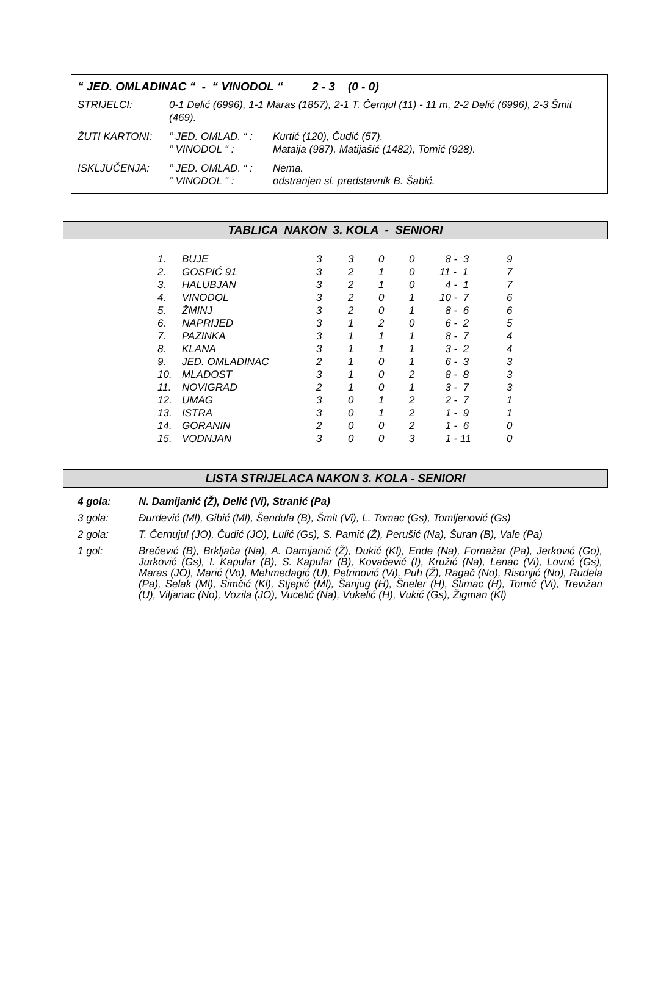“ JED. OMLADINAC “ - “ VINODOL “ 2 - 3 (0 - 0)
STRIJELCI: 0-1 Delić (6996), 1-1 Maras (1857), 2-1 T. Černjul (11) - 11 m, 2-2 Delić (6996), 2-3 Šmit (469).
ŽUTI KARTONI: “ JED. OMLAD. “ :
Kurtić (120), Čudić (57).
“ VINODOL “ : Mataija (987), Matijašić (1482), Tomić (928).
ISKLJUČENJA: “ JED. OMLAD. “ :
Nema.
“ VINODOL “ : odstranjen sl. predstavnik B. Šabić.
TABLICA NAKON 3. KOLA - SENIORI
| 1. | BUJE | 3 | 3 | 0 | 0 | 8 - 3 | 9 |
| 2. | GOSPIĆ 91 | 3 | 2 | 1 | 0 | 11 - 1 | 7 |
| 3. | HALUBJAN | 3 | 2 | 1 | 0 | 4 - 1 | 7 |
| 4. | VINODOL | 3 | 2 | 0 | 1 | 10 - 7 | 6 |
| 5. | ŽMINJ | 3 | 2 | 0 | 1 | 8 - 6 | 6 |
| 6. | NAPRIJED | 3 | 1 | 2 | 0 | 6 - 2 | 5 |
| 7. | PAZINKA | 3 | 1 | 1 | 1 | 8 - 7 | 4 |
| 8. | KLANA | 3 | 1 | 1 | 1 | 3 - 2 | 4 |
| 9. | JED. OMLADINAC | 2 | 1 | 0 | 1 | 6 - 3 | 3 |
| 10. | MLADOST | 3 | 1 | 0 | 2 | 8 - 8 | 3 |
| 11. | NOVIGRAD | 2 | 1 | 0 | 1 | 3 - 7 | 3 |
| 12. | UMAG | 3 | 0 | 1 | 2 | 2 - 7 | 1 |
| 13. | ISTRA | 3 | 0 | 1 | 2 | 1 - 9 | 1 |
| 14. | GORANIN | 2 | 0 | 0 | 2 | 1 - 6 | 0 |
| 15. | VODNJAN | 3 | 0 | 0 | 3 | 1 - 11 | 0 |
LISTA STRIJELACA NAKON 3. KOLA - SENIORI
4 gola: N. Damijanić (Ž), Delić (Vi), Stranić (Pa)
3 gola: Đurđević (Ml), Gibić (Ml), Šendula (B), Šmit (Vi), L. Tomac (Gs), Tomljenović (Gs)
2 gola: T. Černujul (JO), Čudić (JO), Lulić (Gs), S. Pamić (Ž), Perušić (Na), Šuran (B), Vale (Pa)
1 gol: Brečević (B), Brkljača (Na), A. Damijanić (Ž), Dukić (Kl), Ende (Na), Fornažar (Pa), Jerković (Go), Jurković (Gs), I. Kapular (B), S. Kapular (B), Kovačević (I), Kružić (Na), Lenac (Vi), Lovrić (Gs), Maras (JO), Marić (Vo), Mehmedagić (U), Petrinović (Vi), Puh (Ž), Ragač (No), Risonjić (No), Rudela (Pa), Selak (Ml), Simčić (Kl), Stjepić (Ml), Šanjug (H), Šneler (H), Štimac (H), Tomić (Vi), Trevižan (U), Viljanac (No), Vozila (JO), Vucelić (Na), Vukelić (H), Vukić (Gs), Žigman (Kl)